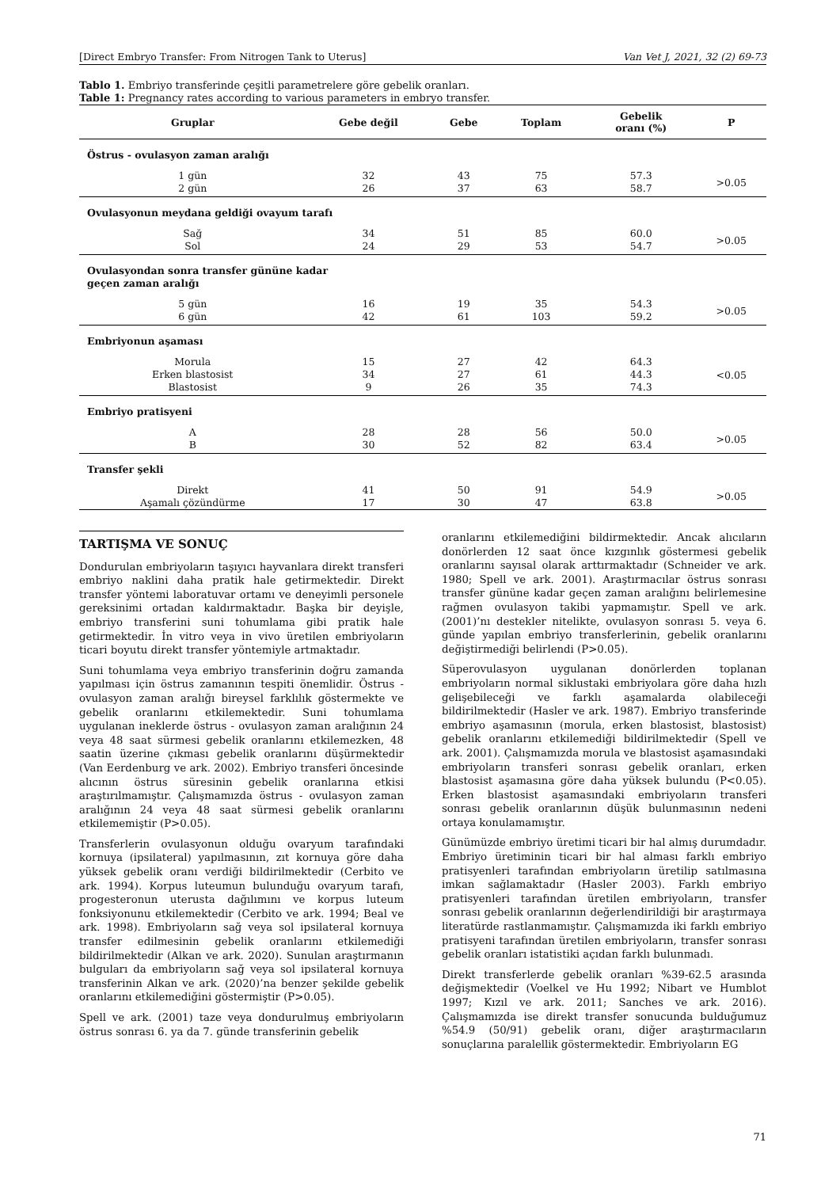[Direct Embryo Transfer: From Nitrogen Tank to Uterus] Van Vet J, 2021, 32 (2) 69-73
Tablo 1. Embriyo transferinde çeşitli parametrelere göre gebelik oranları.
Table 1: Pregnancy rates according to various parameters in embryo transfer.
| Gruplar | Gebe değil | Gebe | Toplam | Gebelik oranı (%) | P |
| --- | --- | --- | --- | --- | --- |
| Östrus - ovulasyon zaman aralığı | | | | | |
| 1 gün | 32 | 43 | 75 | 57.3 | >0.05 |
| 2 gün | 26 | 37 | 63 | 58.7 | |
| Ovulasyonun meydana geldiği ovayum tarafı | | | | | |
| Sağ | 34 | 51 | 85 | 60.0 | >0.05 |
| Sol | 24 | 29 | 53 | 54.7 | |
| Ovulasyondan sonra transfer gününe kadar geçen zaman aralığı | | | | | |
| 5 gün | 16 | 19 | 35 | 54.3 | >0.05 |
| 6 gün | 42 | 61 | 103 | 59.2 | |
| Embriyonun aşaması | | | | | |
| Morula | 15 | 27 | 42 | 64.3 | <0.05 |
| Erken blastosist | 34 | 27 | 61 | 44.3 | |
| Blastosist | 9 | 26 | 35 | 74.3 | |
| Embriyo pratisyeni | | | | | |
| A | 28 | 28 | 56 | 50.0 | >0.05 |
| B | 30 | 52 | 82 | 63.4 | |
| Transfer şekli | | | | | |
| Direkt | 41 | 50 | 91 | 54.9 | >0.05 |
| Aşamalı çözündürme | 17 | 30 | 47 | 63.8 | |
TARTIŞMA VE SONUÇ
Dondurulan embriyoların taşıyıcı hayvanlara direkt transferi embriyo naklini daha pratik hale getirmektedir. Direkt transfer yöntemi laboratuvar ortamı ve deneyimli personele gereksinimi ortadan kaldırmaktadır. Başka bir deyişle, embriyo transferini suni tohumlama gibi pratik hale getirmektedir. İn vitro veya in vivo üretilen embriyoların ticari boyutu direkt transfer yöntemiyle artmaktadır.
Suni tohumlama veya embriyo transferinin doğru zamanda yapılması için östrus zamanının tespiti önemlidir. Östrus - ovulasyon zaman aralığı bireysel farklılık göstermekte ve gebelik oranlarını etkilemektedir. Suni tohumlama uygulanan ineklerde östrus - ovulasyon zaman aralığının 24 veya 48 saat sürmesi gebelik oranlarını etkilemezken, 48 saatin üzerine çıkması gebelik oranlarını düşürmektedir (Van Eerdenburg ve ark. 2002). Embriyo transferi öncesinde alıcının östrus süresinin gebelik oranlarına etkisi araştırılmamıştır. Çalışmamızda östrus - ovulasyon zaman aralığının 24 veya 48 saat sürmesi gebelik oranlarını etkilememiştir (P>0.05).
Transferlerin ovulasyonun olduğu ovaryum tarafındaki kornuya (ipsilateral) yapılmasının, zıt kornuya göre daha yüksek gebelik oranı verdiği bildirilmektedir (Cerbito ve ark. 1994). Korpus luteumun bulunduğu ovaryum tarafı, progesteronun uterusta dağılımını ve korpus luteum fonksiyonunu etkilemektedir (Cerbito ve ark. 1994; Beal ve ark. 1998). Embriyoların sağ veya sol ipsilateral kornuya transfer edilmesinin gebelik oranlarını etkilemediği bildirilmektedir (Alkan ve ark. 2020). Sunulan araştırmanın bulguları da embriyoların sağ veya sol ipsilateral kornuya transferinin Alkan ve ark. (2020)’na benzer şekilde gebelik oranlarını etkilemediğini göstermiştir (P>0.05).
Spell ve ark. (2001) taze veya dondurulmuş embriyoların östrus sonrası 6. ya da 7. günde transferinin gebelik
oranlarını etkilemediğini bildirmektedir. Ancak alıcıların donörlerden 12 saat önce kızgınlık göstermesi gebelik oranlarını sayısal olarak arttırmaktadır (Schneider ve ark. 1980; Spell ve ark. 2001). Araştırmacılar östrus sonrası transfer gününe kadar geçen zaman aralığını belirlemesine rağmen ovulasyon takibi yapmamıştır. Spell ve ark. (2001)’nı destekler nitelikte, ovulasyon sonrası 5. veya 6. günde yapılan embriyo transferlerinin, gebelik oranlarını değiştirmediği belirlendi (P>0.05).
Süperovulasyon uygulanan donörlerden toplanan embriyoların normal siklustaki embriyolara göre daha hızlı gelişebileceği ve farklı aşamalarda olabileceği bildirilmektedir (Hasler ve ark. 1987). Embriyo transferinde embriyo aşamasının (morula, erken blastosist, blastosist) gebelik oranlarını etkilemediği bildirilmektedir (Spell ve ark. 2001). Çalışmamızda morula ve blastosist aşamasındaki embriyoların transferi sonrası gebelik oranları, erken blastosist aşamasına göre daha yüksek bulundu (P<0.05). Erken blastosist aşamasındaki embriyoların transferi sonrası gebelik oranlarının düşük bulunmasının nedeni ortaya konulamamıştır.
Günümüzde embriyo üretimi ticari bir hal almış durumdadır. Embriyo üretiminin ticari bir hal alması farklı embriyo pratisyenleri tarafından embriyoların üretilip satılmasına imkan sağlamaktadır (Hasler 2003). Farklı embriyo pratisyenleri tarafından üretilen embriyoların, transfer sonrası gebelik oranlarının değerlendirildiği bir araştırmaya literatürde rastlanmamıştır. Çalışmamızda iki farklı embriyo pratisyeni tarafından üretilen embriyoların, transfer sonrası gebelik oranları istatistiki açıdan farklı bulunmadı.
Direkt transferlerde gebelik oranları %39-62.5 arasında değişmektedir (Voelkel ve Hu 1992; Nibart ve Humblot 1997; Kızıl ve ark. 2011; Sanches ve ark. 2016). Çalışmamızda ise direkt transfer sonucunda bulduğumuz %54.9 (50/91) gebelik oranı, diğer araştırmacıların sonuçlarına paralellik göstermektedir. Embriyoların EG
71